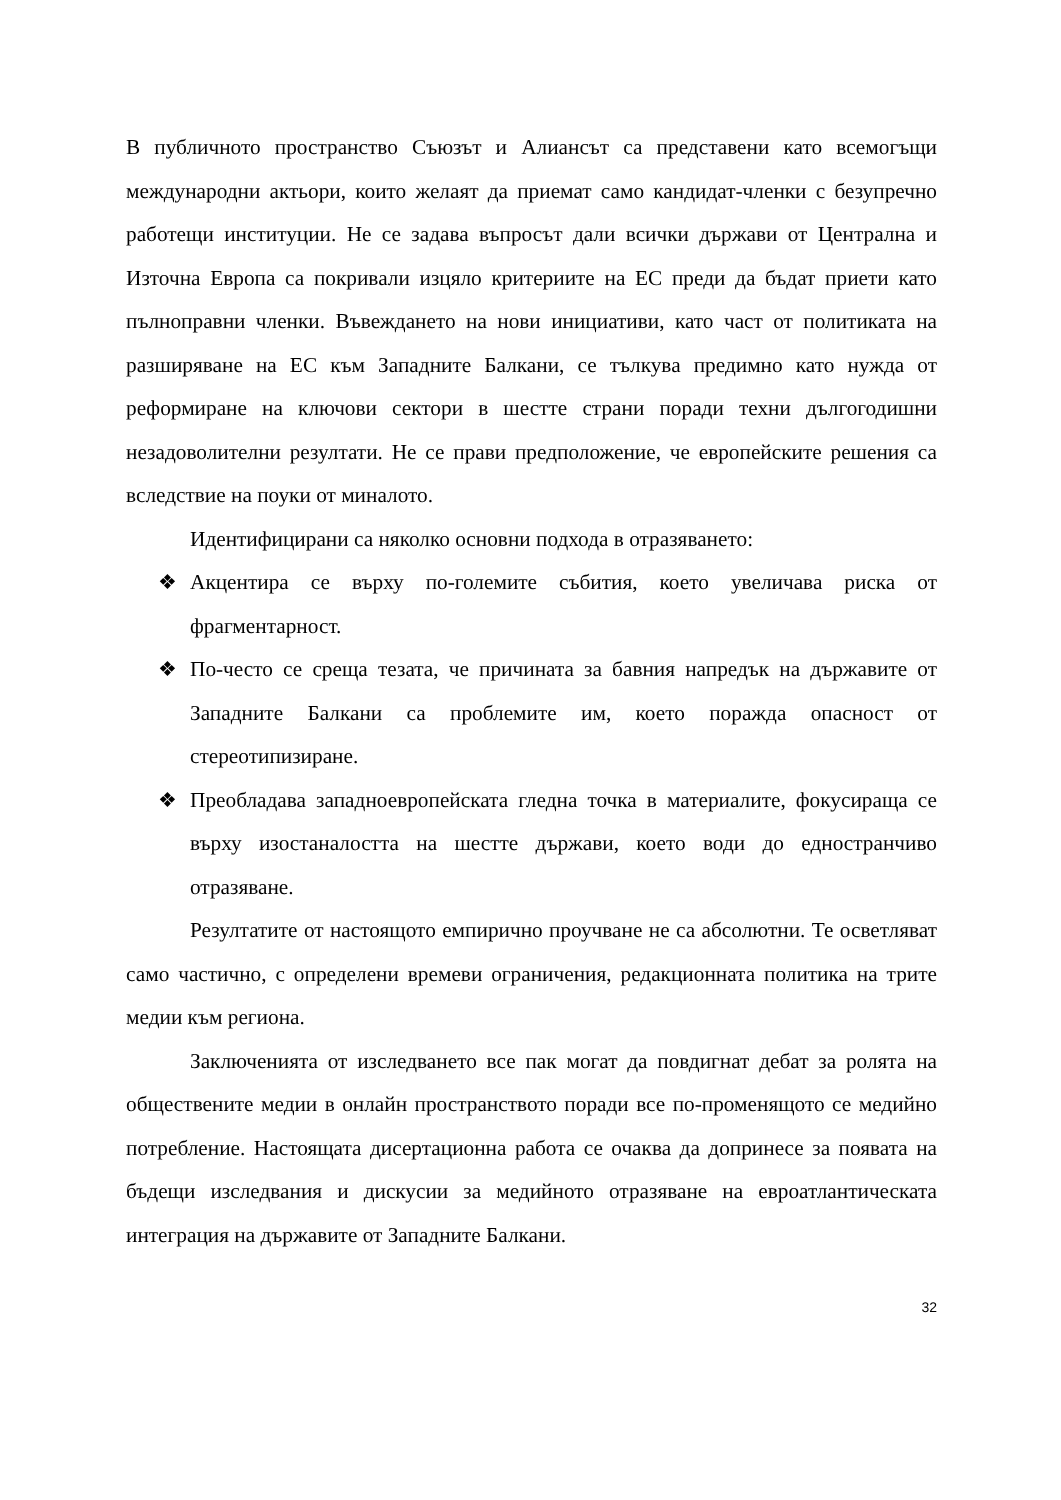В публичното пространство Съюзът и Алиансът са представени като всемогъщи международни актьори, които желаят да приемат само кандидат-членки с безупречно работещи институции. Не се задава въпросът дали всички държави от Централна и Източна Европа са покривали изцяло критериите на ЕС преди да бъдат приети като пълноправни членки. Въвеждането на нови инициативи, като част от политиката на разширяване на ЕС към Западните Балкани, се тълкува предимно като нужда от реформиране на ключови сектори в шестте страни поради техни дългогодишни незадоволителни резултати. Не се прави предположение, че европейските решения са вследствие на поуки от миналото.
Идентифицирани са няколко основни подхода в отразяването:
❖ Акцентира се върху по-големите събития, което увеличава риска от фрагментарност.
❖ По-често се среща тезата, че причината за бавния напредък на държавите от Западните Балкани са проблемите им, което поражда опасност от стереотипизиране.
❖ Преобладава западноевропейската гледна точка в материалите, фокусираща се върху изостаналостта на шестте държави, което води до едностранчиво отразяване.
Резултатите от настоящото емпирично проучване не са абсолютни. Те осветляват само частично, с определени времеви ограничения, редакционната политика на трите медии към региона.
Заключенията от изследването все пак могат да повдигнат дебат за ролята на обществените медии в онлайн пространството поради все по-променящото се медийно потребление. Настоящата дисертационна работа се очаква да допринесе за появата на бъдещи изследвания и дискусии за медийното отразяване на евроатлантическата интеграция на държавите от Западните Балкани.
32